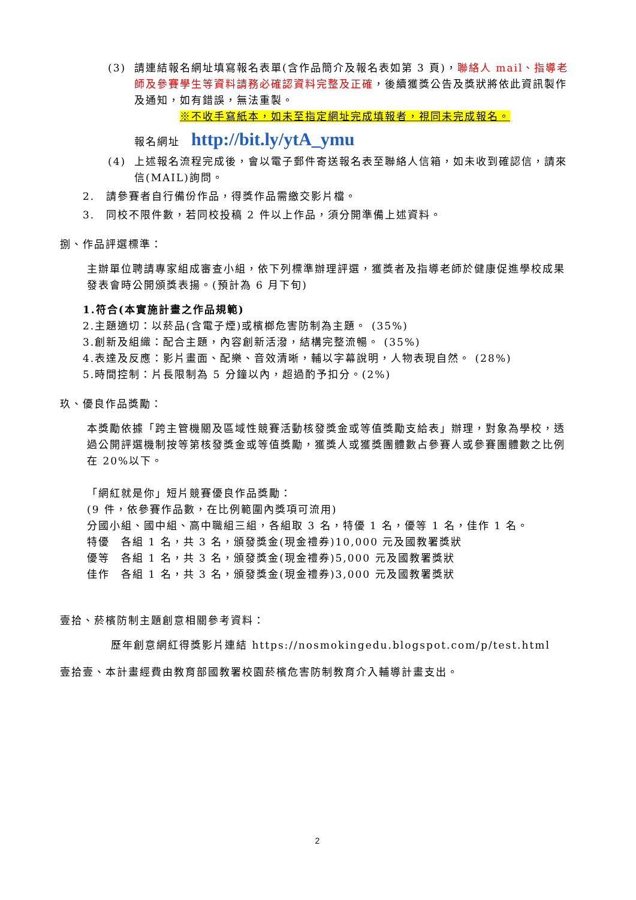(3) 請連結報名網址填寫報名表單(含作品簡介及報名表如第 3 頁)，聯絡人 mail、指導老師及參賽學生等資料請務必確認資料完整及正確，後續獲獎公告及獎狀將依此資訊製作及通知，如有錯誤，無法重製。
※不收手寫紙本，如未至指定網址完成填報者，視同未完成報名。
報名網址　http://bit.ly/ytA_ymu
(4) 上述報名流程完成後，會以電子郵件寄送報名表至聯絡人信箱，如未收到確認信，請來信(MAIL)詢問。
2.　請參賽者自行備份作品，得獎作品需繳交影片檔。
3.　同校不限件數，若同校投稿 2 件以上作品，須分開準備上述資料。
捌、作品評選標準：
主辦單位聘請專家組成審查小組，依下列標準辦理評選，獲獎者及指導老師於健康促進學校成果發表會時公開頒獎表揚。(預計為 6 月下旬)
1.符合(本實施計畫之作品規範)
2.主題適切：以菸品(含電子煙)或檳榔危害防制為主題。 (35%)
3.創新及組織：配合主題，內容創新活潑，結構完整流暢。 (35%)
4.表達及反應：影片畫面、配樂、音效清晰，輔以字幕說明，人物表現自然。 (28%)
5.時間控制：片長限制為 5 分鐘以內，超過酌予扣分。(2%)
玖、優良作品獎勵：
本獎勵依據「跨主管機關及區域性競賽活動核發獎金或等值獎勵支給表」辦理，對象為學校，透過公開評選機制按等第核發獎金或等值獎勵，獲獎人或獲獎團體數占參賽人或參賽團體數之比例在 20%以下。
「網紅就是你」短片競賽優良作品獎勵：
(9 件，依參賽作品數，在比例範圍內獎項可流用)
分國小組、國中組、高中職組三組，各組取 3 名，特優 1 名，優等 1 名，佳作 1 名。
特優　各組 1 名，共 3 名，頒發獎金(現金禮券)10,000 元及國教署獎狀
優等　各組 1 名，共 3 名，頒發獎金(現金禮券)5,000 元及國教署獎狀
佳作　各組 1 名，共 3 名，頒發獎金(現金禮券)3,000 元及國教署獎狀
壹拾、菸檳防制主題創意相關參考資料：
歷年創意網紅得獎影片連結 https://nosmokingedu.blogspot.com/p/test.html
壹拾壹、本計畫經費由教育部國教署校園菸檳危害防制教育介入輔導計畫支出。
2